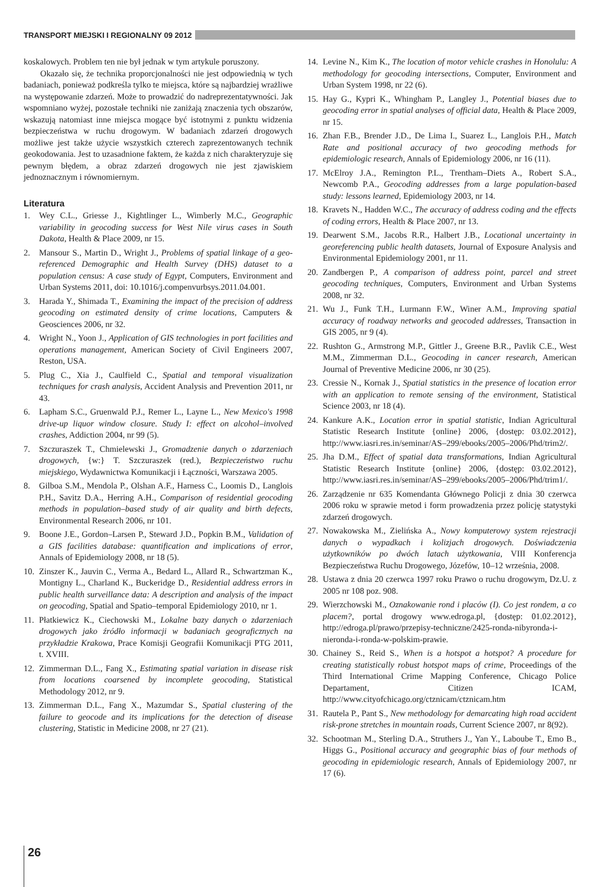TRANSPORT MIEJSKI I REGIONALNY 09 2012
koskalowych. Problem ten nie był jednak w tym artykule poruszony.
Okazało się, że technika proporcjonalności nie jest odpowiednią w tych badaniach, ponieważ podkreśla tylko te miejsca, które są najbardziej wrażliwe na występowanie zdarzeń. Może to prowadzić do nadreprezentatywności. Jak wspomniano wyżej, pozostałe techniki nie zaniżają znaczenia tych obszarów, wskazują natomiast inne miejsca mogące być istotnymi z punktu widzenia bezpieczeństwa w ruchu drogowym. W badaniach zdarzeń drogowych możliwe jest także użycie wszystkich czterech zaprezentowanych technik geokodowania. Jest to uzasadnione faktem, że każda z nich charakteryzuje się pewnym błędem, a obraz zdarzeń drogowych nie jest zjawiskiem jednoznacznym i równomiernym.
Literatura
1. Wey C.L., Griesse J., Kightlinger L., Wimberly M.C., Geographic variability in geocoding success for West Nile virus cases in South Dakota, Health & Place 2009, nr 15.
2. Mansour S., Martin D., Wright J., Problems of spatial linkage of a geo-referenced Demographic and Health Survey (DHS) dataset to a population census: A case study of Egypt, Computers, Environment and Urban Systems 2011, doi: 10.1016/j.compenvurbsys.2011.04.001.
3. Harada Y., Shimada T., Examining the impact of the precision of address geocoding on estimated density of crime locations, Camputers & Geosciences 2006, nr 32.
4. Wright N., Yoon J., Application of GIS technologies in port facilities and operations management, American Society of Civil Engineers 2007, Reston, USA.
5. Plug C., Xia J., Caulfield C., Spatial and temporal visualization techniques for crash analysis, Accident Analysis and Prevention 2011, nr 43.
6. Lapham S.C., Gruenwald P.J., Remer L., Layne L., New Mexico's 1998 drive-up liquor window closure. Study I: effect on alcohol–involved crashes, Addiction 2004, nr 99 (5).
7. Szczuraszek T., Chmielewski J., Gromadzenie danych o zdarzeniach drogowych, {w:} T. Szczuraszek (red.), Bezpieczeństwo ruchu miejskiego, Wydawnictwa Komunikacji i Łączności, Warszawa 2005.
8. Gilboa S.M., Mendola P., Olshan A.F., Harness C., Loomis D., Langlois P.H., Savitz D.A., Herring A.H., Comparison of residential geocoding methods in population–based study of air quality and birth defects, Environmental Research 2006, nr 101.
9. Boone J.E., Gordon–Larsen P., Steward J.D., Popkin B.M., Validation of a GIS facilities database: quantification and implications of error, Annals of Epidemiology 2008, nr 18 (5).
10. Zinszer K., Jauvin C., Verma A., Bedard L., Allard R., Schwartzman K., Montigny L., Charland K., Buckeridge D., Residential address errors in public health surveillance data: A description and analysis of the impact on geocoding, Spatial and Spatio–temporal Epidemiology 2010, nr 1.
11. Płatkiewicz K., Ciechowski M., Lokalne bazy danych o zdarzeniach drogowych jako źródło informacji w badaniach geograficznych na przykładzie Krakowa, Prace Komisji Geografii Komunikacji PTG 2011, t. XVIII.
12. Zimmerman D.L., Fang X., Estimating spatial variation in disease risk from locations coarsened by incomplete geocoding, Statistical Methodology 2012, nr 9.
13. Zimmerman D.L., Fang X., Mazumdar S., Spatial clustering of the failure to geocode and its implications for the detection of disease clustering, Statistic in Medicine 2008, nr 27 (21).
14. Levine N., Kim K., The location of motor vehicle crashes in Honolulu: A methodology for geocoding intersections, Computer, Environment and Urban System 1998, nr 22 (6).
15. Hay G., Kypri K., Whingham P., Langley J., Potential biases due to geocoding error in spatial analyses of official data, Health & Place 2009, nr 15.
16. Zhan F.B., Brender J.D., De Lima I., Suarez L., Langlois P.H., Match Rate and positional accuracy of two geocoding methods for epidemiologic research, Annals of Epidemiology 2006, nr 16 (11).
17. McElroy J.A., Remington P.L., Trentham–Diets A., Robert S.A., Newcomb P.A., Geocoding addresses from a large population-based study: lessons learned, Epidemiology 2003, nr 14.
18. Kravets N., Hadden W.C., The accuracy of address coding and the effects of coding errors, Health & Place 2007, nr 13.
19. Dearwent S.M., Jacobs R.R., Halbert J.B., Locational uncertainty in georeferencing public health datasets, Journal of Exposure Analysis and Environmental Epidemiology 2001, nr 11.
20. Zandbergen P., A comparison of address point, parcel and street geocoding techniques, Computers, Environment and Urban Systems 2008, nr 32.
21. Wu J., Funk T.H., Lurmann F.W., Winer A.M., Improving spatial accuracy of roadway networks and geocoded addresses, Transaction in GIS 2005, nr 9 (4).
22. Rushton G., Armstrong M.P., Gittler J., Greene B.R., Pavlik C.E., West M.M., Zimmerman D.L., Geocoding in cancer research, American Journal of Preventive Medicine 2006, nr 30 (25).
23. Cressie N., Kornak J., Spatial statistics in the presence of location error with an application to remote sensing of the environment, Statistical Science 2003, nr 18 (4).
24. Kankure A.K., Location error in spatial statistic, Indian Agricultural Statistic Research Institute {online} 2006, {dostęp: 03.02.2012}, http://www.iasri.res.in/seminar/AS–299/ebooks/2005–2006/Phd/trim2/.
25. Jha D.M., Effect of spatial data transformations, Indian Agricultural Statistic Research Institute {online} 2006, {dostęp: 03.02.2012}, http://www.iasri.res.in/seminar/AS–299/ebooks/2005–2006/Phd/trim1/.
26. Zarządzenie nr 635 Komendanta Głównego Policji z dnia 30 czerwca 2006 roku w sprawie metod i form prowadzenia przez policję statystyki zdarzeń drogowych.
27. Nowakowska M., Zielińska A., Nowy komputerowy system rejestracji danych o wypadkach i kolizjach drogowych. Doświadczenia użytkowników po dwóch latach użytkowania, VIII Konferencja Bezpieczeństwa Ruchu Drogowego, Józefów, 10–12 września, 2008.
28. Ustawa z dnia 20 czerwca 1997 roku Prawo o ruchu drogowym, Dz.U. z 2005 nr 108 poz. 908.
29. Wierzchowski M., Oznakowanie rond i placów (I). Co jest rondem, a co placem?, portal drogowy www.edroga.pl, {dostęp: 01.02.2012}, http://edroga.pl/prawo/przepisy-techniczne/2425-ronda-nibyronda-i-nieronda-i-ronda-w-polskim-prawie.
30. Chainey S., Reid S., When is a hotspot a hotspot? A procedure for creating statistically robust hotspot maps of crime, Proceedings of the Third International Crime Mapping Conference, Chicago Police Departament, Citizen ICAM, http://www.cityofchicago.org/ctznicam/ctznicam.htm
31. Rautela P., Pant S., New methodology for demarcating high road accident risk-prone stretches in mountain roads, Current Science 2007, nr 8(92).
32. Schootman M., Sterling D.A., Struthers J., Yan Y., Laboube T., Emo B., Higgs G., Positional accuracy and geographic bias of four methods of geocoding in epidemiologic research, Annals of Epidemiology 2007, nr 17 (6).
26